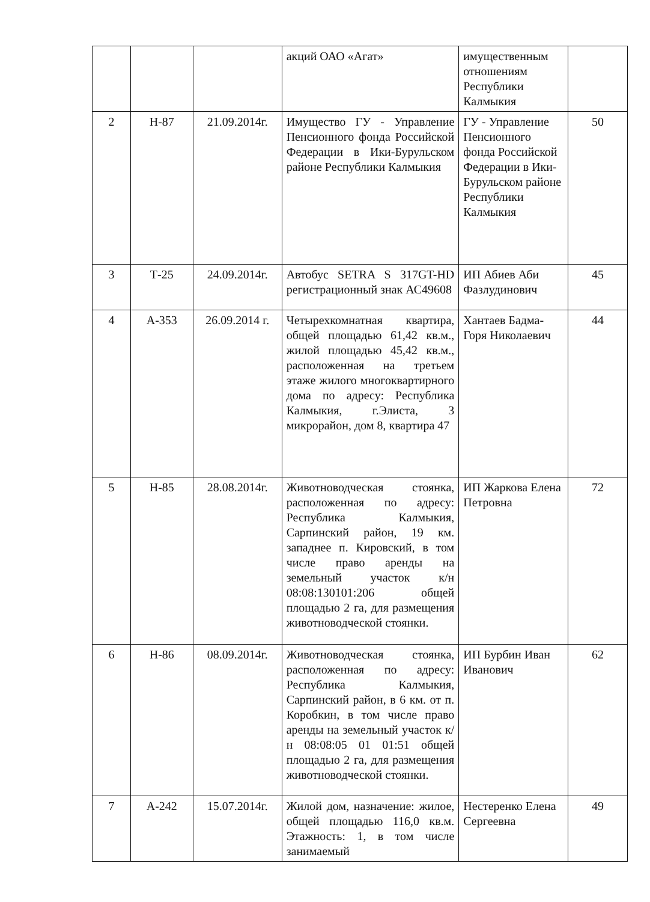| | | | акций ОАО «Агат» | имущественным отношениям Республики Калмыкия | |
| 2 | Н-87 | 21.09.2014г. | Имущество ГУ - Управление Пенсионного фонда Российской Федерации в Ики-Бурульском районе Республики Калмыкия | ГУ - Управление Пенсионного фонда Российской Федерации в Ики-Бурульском районе Республики Калмыкия | 50 |
| 3 | Т-25 | 24.09.2014г. | Автобус SETRA S 317GT-HD регистрационный знак АС49608 | ИП Абиев Аби Фазлудинович | 45 |
| 4 | А-353 | 26.09.2014 г. | Четырехкомнатная квартира, общей площадью 61,42 кв.м., жилой площадью 45,42 кв.м., расположенная на третьем этаже жилого многоквартирного дома по адресу: Республика Калмыкия, г.Элиста, 3 микрорайон, дом 8, квартира 47 | Хантаев Бадма-Горя Николаевич | 44 |
| 5 | Н-85 | 28.08.2014г. | Животноводческая стоянка, расположенная по адресу: Республика Калмыкия, Сарпинский район, 19 км. западнее п. Кировский, в том числе право аренды на земельный участок к/н 08:08:130101:206 общей площадью 2 га, для размещения животноводческой стоянки. | ИП Жаркова Елена Петровна | 72 |
| 6 | Н-86 | 08.09.2014г. | Животноводческая стоянка, расположенная по адресу: Республика Калмыкия, Сарпинский район, в 6 км. от п. Коробкин, в том числе право аренды на земельный участок к/н 08:08:05 01 01:51 общей площадью 2 га, для размещения животноводческой стоянки. | ИП Бурбин Иван Иванович | 62 |
| 7 | А-242 | 15.07.2014г. | Жилой дом, назначение: жилое, общей площадью 116,0 кв.м. Этажность: 1, в том числе занимаемый | Нестеренко Елена Сергеевна | 49 |